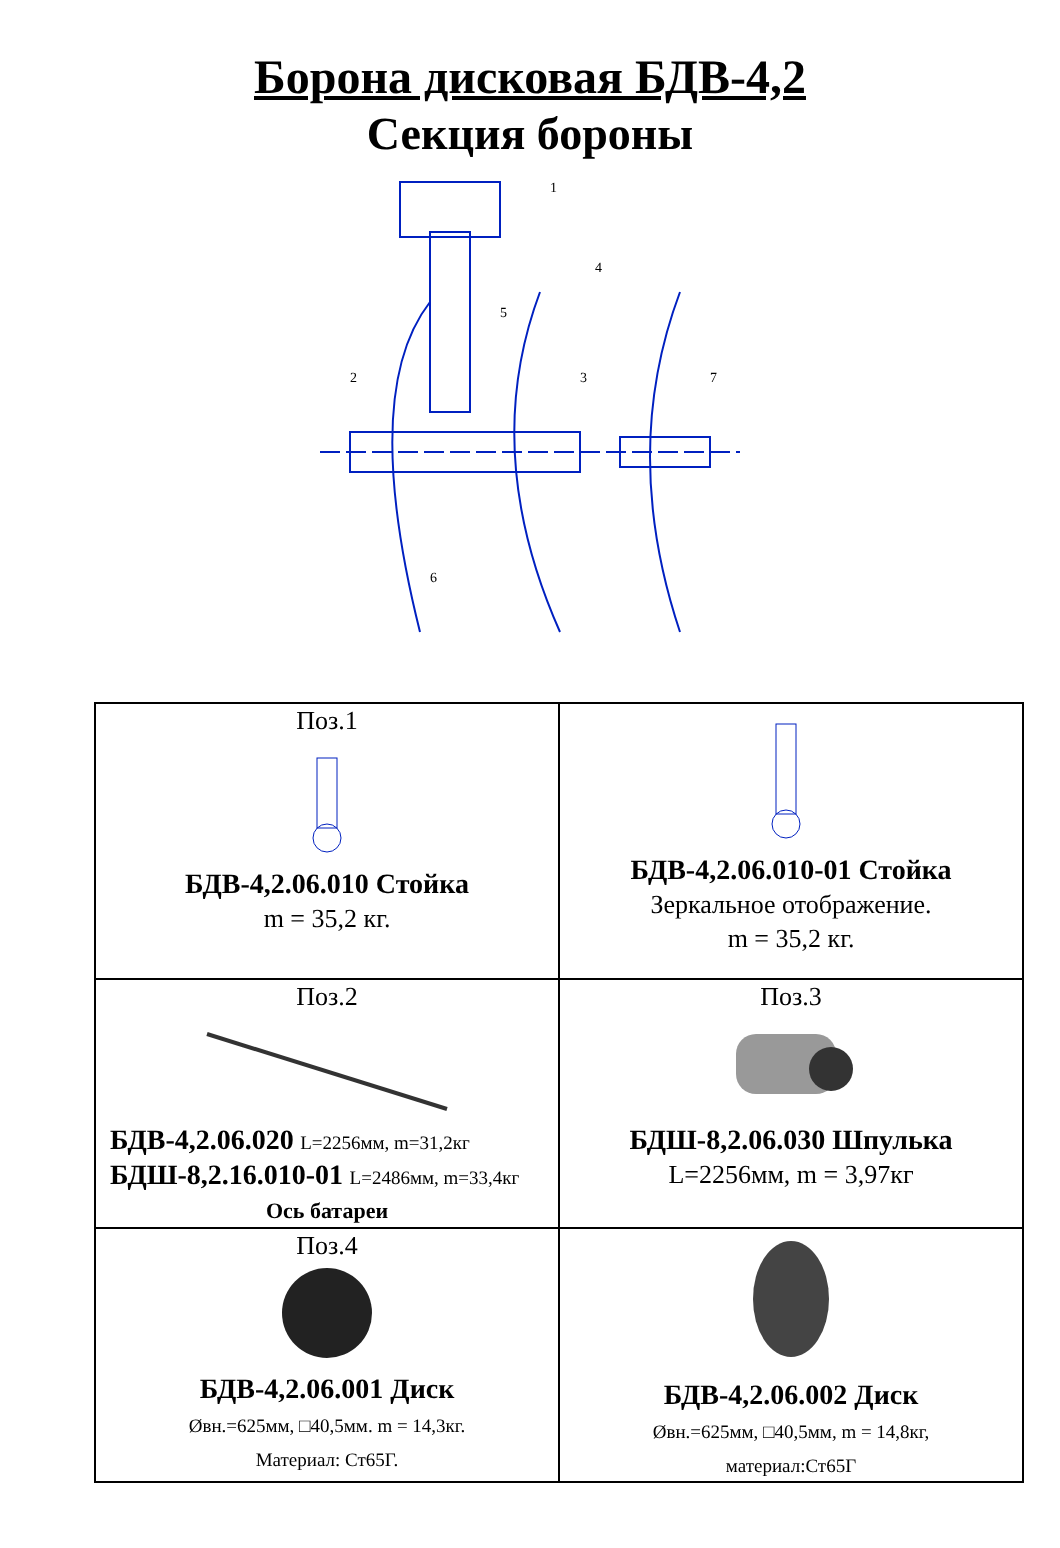Борона дисковая БДВ-4,2
Секция бороны
1
2
3
4
5
6
7
| Поз.1 БДВ-4,2.06.010 Стойка m = 35,2 кг. | БДВ-4,2.06.010-01 Стойка Зеркальное отображение. m = 35,2 кг. |
| Поз.2 БДВ-4,2.06.020 L=2256мм, m=31,2кг БДШ-8,2.16.010-01 L=2486мм, m=33,4кг Ось батареи | Поз.3 БДШ-8,2.06.030 Шпулька L=2256мм, m = 3,97кг |
| Поз.4 БДВ-4,2.06.001 Диск Øвн.=625мм, □40,5мм. m = 14,3кг. Материал: Ст65Г. | БДВ-4,2.06.002 Диск Øвн.=625мм, □40,5мм, m = 14,8кг, материал:Ст65Г |